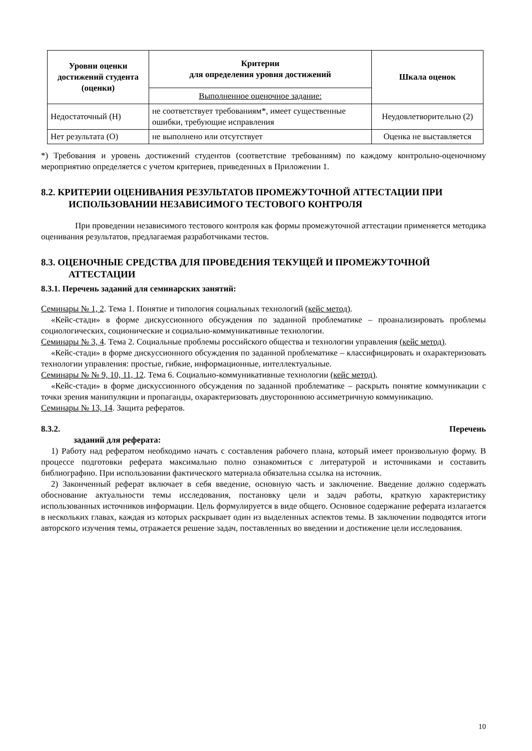| Уровни оценки достижений студента (оценки) | Критерии для определения уровня достижений | Шкала оценок |
| --- | --- | --- |
| | Выполненное оценочное задание: | |
| Недостаточный (Н) | не соответствует требованиям*, имеет существенные ошибки, требующие исправления | Неудовлетворительно (2) |
| Нет результата (О) | не выполнено или отсутствует | Оценка не выставляется |
*) Требования и уровень достижений студентов (соответствие требованиям) по каждому контрольно-оценочному мероприятию определяется с учетом критериев, приведенных в Приложении 1.
8.2. КРИТЕРИИ ОЦЕНИВАНИЯ РЕЗУЛЬТАТОВ ПРОМЕЖУТОЧНОЙ АТТЕСТАЦИИ ПРИ ИСПОЛЬЗОВАНИИ НЕЗАВИСИМОГО ТЕСТОВОГО КОНТРОЛЯ
При проведении независимого тестового контроля как формы промежуточной аттестации применяется методика оценивания результатов, предлагаемая разработчиками тестов.
8.3. ОЦЕНОЧНЫЕ СРЕДСТВА ДЛЯ ПРОВЕДЕНИЯ ТЕКУЩЕЙ И ПРОМЕЖУТОЧНОЙ АТТЕСТАЦИИ
8.3.1. Перечень заданий для семинарских занятий:
Семинары № 1, 2. Тема 1. Понятие и типология социальных технологий (кейс метод).
«Кейс-стади» в форме дискуссионного обсуждения по заданной проблематике – проанализировать проблемы социологических, соционические и социально-коммуникативные технологии.
Семинары № 3, 4. Тема 2. Социальные проблемы российского общества и технологии управления (кейс метод).
«Кейс-стади» в форме дискуссионного обсуждения по заданной проблематике – классифицировать и охарактеризовать технологии управления: простые, гибкие, информационные, интеллектуальные.
Семинары № № 9, 10, 11, 12. Тема 6. Социально-коммуникативные технологии (кейс метод).
«Кейс-стади» в форме дискуссионного обсуждения по заданной проблематике – раскрыть понятие коммуникации с точки зрения манипуляции и пропаганды, охарактеризовать двустороннюю ассиметричную коммуникацию.
Семинары № 13, 14. Защита рефератов.
8.3.2. Перечень
заданий для реферата:
1) Работу над рефератом необходимо начать с составления рабочего плана, который имеет произвольную форму. В процессе подготовки реферата максимально полно ознакомиться с литературой и источниками и составить библиографию. При использовании фактического материала обязательна ссылка на источник.
2) Законченный реферат включает в себя введение, основную часть и заключение. Введение должно содержать обоснование актуальности темы исследования, постановку цели и задач работы, краткую характеристику использованных источников информации. Цель формулируется в виде общего. Основное содержание реферата излагается в нескольких главах, каждая из которых раскрывает один из выделенных аспектов темы. В заключении подводятся итоги авторского изучения темы, отражается решение задач, поставленных во введении и достижение цели исследования.
10